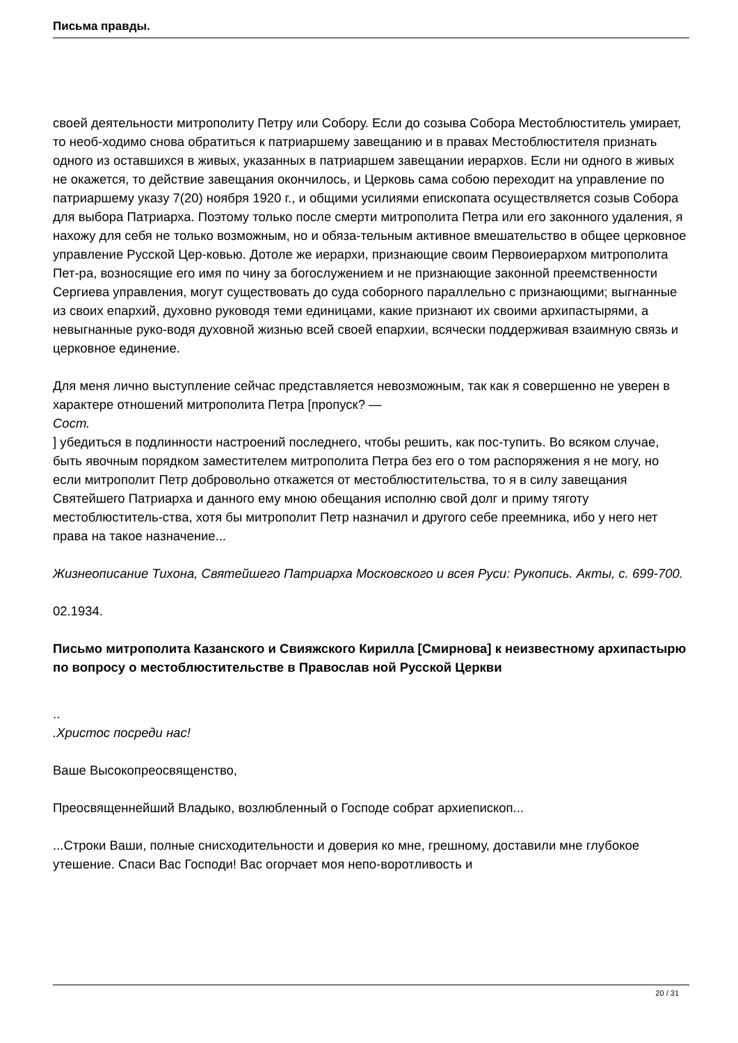Письма правды.
своей деятельности митрополиту Петру или Собору. Если до созыва Собора Местоблюститель умирает, то необ-ходимо снова обратиться к патриаршему завещанию и в правах Местоблюстителя признать одного из оставшихся в живых, указанных в патриаршем завещании иерархов. Если ни одного в живых не окажется, то действие завещания окончилось, и Церковь сама собою переходит на управление по патриаршему указу 7(20) ноября 1920 г., и общими усилиями епископата осуществляется созыв Собора для выбора Патриарха. Поэтому только после смерти митрополита Петра или его законного удаления, я нахожу для себя не только возможным, но и обяза-тельным активное вмешательство в общее церковное управление Русской Цер-ковью. Дотоле же иерархи, признающие своим Первоиерархом митрополита Пет-ра, возносящие его имя по чину за богослужением и не признающие законной преемственности Сергиева управления, могут существовать до суда соборного параллельно с признающими; выгнанные из своих епархий, духовно руководя теми единицами, какие признают их своими архипастырями, а невыгнанные руко-водя духовной жизнью всей своей епархии, всячески поддерживая взаимную связь и церковное единение.
Для меня лично выступление сейчас представляется невозможным, так как я совершенно не уверен в характере отношений митрополита Петра [пропуск? —
Сост.
] убедиться в подлинности настроений последнего, чтобы решить, как пос-тупить. Во всяком случае, быть явочным порядком заместителем митрополита Петра без его о том распоряжения я не могу, но если митрополит Петр добровольно откажется от местоблюстительства, то я в силу завещания Святейшего Патриарха и данного ему мною обещания исполню свой долг и приму тяготу местоблюститель-ства, хотя бы митрополит Петр назначил и другого себе преемника, ибо у него нет права на такое назначение...
Жизнеописание Тихона, Святейшего Патриарха Московского и всея Руси: Рукопись. Акты, с. 699-700.
02.1934.
Письмо митрополита Казанского и Свияжского Кирилла [Смирнова] к неизвестному архипастырю по вопросу о местоблюстительстве в Православ ной Русской Церкви
..
.Христос посреди нас!
Ваше Высокопреосвященство,
Преосвященнейший Владыко, возлюбленный о Господе собрат архиепископ...
...Строки Ваши, полные снисходительности и доверия ко мне, грешному, доставили мне глубокое утешение. Спаси Вас Господи! Вас огорчает моя непо-воротливость и
20 / 31